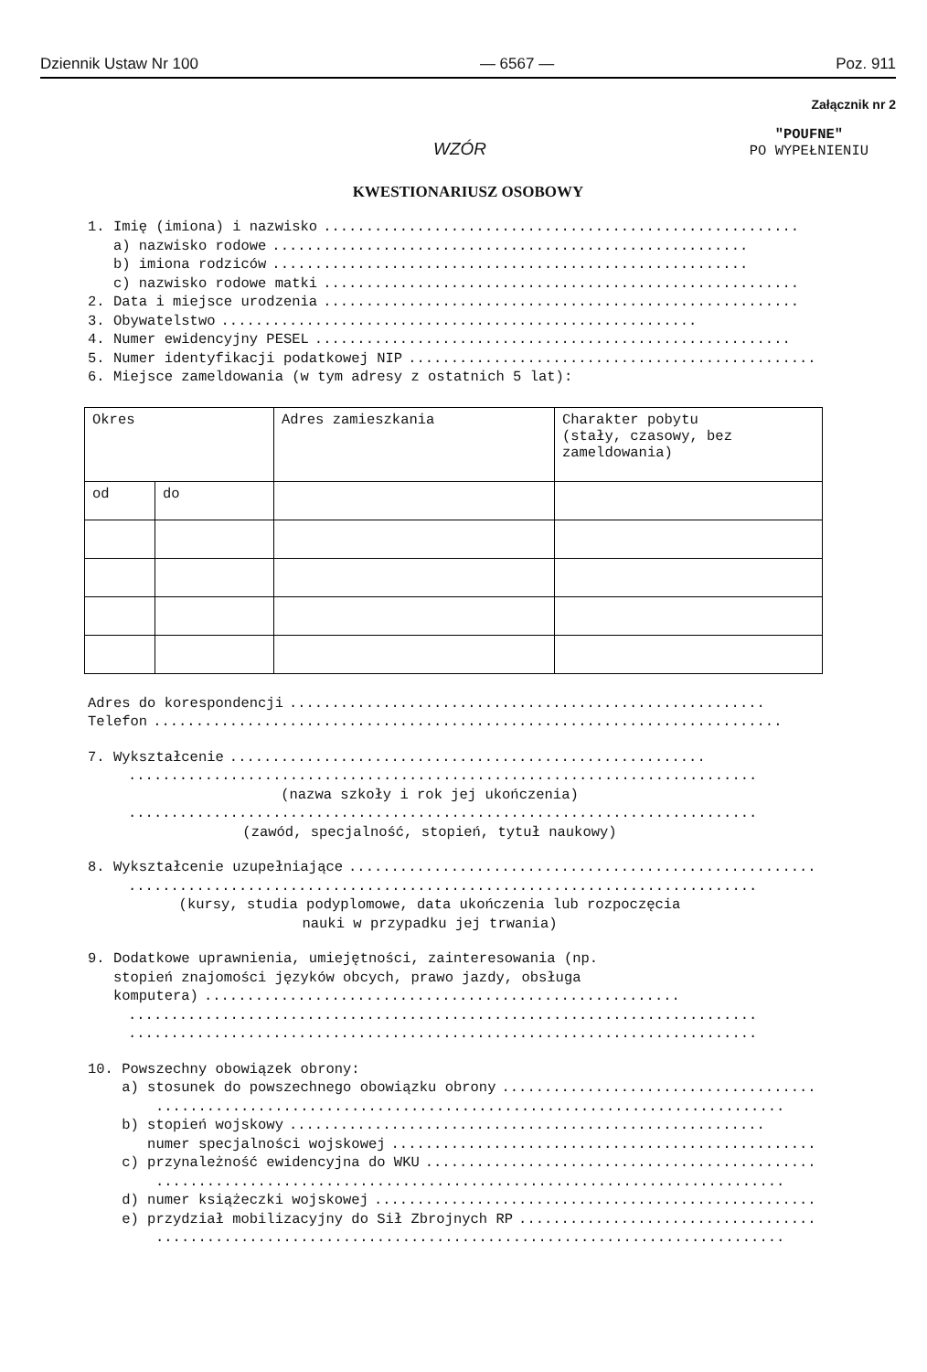Dziennik Ustaw Nr 100 — 6567 — Poz. 911
Załącznik nr 2
WZÓR
"POUFNE"
PO WYPEŁNIENIU
KWESTIONARIUSZ OSOBOWY
1. Imię (imiona) i nazwisko........................................................
a) nazwisko rodowe........................................................
b) imiona rodziców........................................................
c) nazwisko rodowe matki........................................................
2. Data i miejsce urodzenia........................................................
3. Obywatelstwo........................................................
4. Numer ewidencyjny PESEL........................................................
5. Numer identyfikacji podatkowej NIP........................................................
6. Miejsce zameldowania (w tym adresy z ostatnich 5 lat):
| Okres | | Adres zamieszkania | Charakter pobytu (stały, czasowy, bez zameldowania) |
| od | do | | |
Adres do korespondencji........................................................
Telefon..........................................................................
7. Wykształcenie........................................................
..........................................................................
(nazwa szkoły i rok jej ukończenia)
..........................................................................
(zawód, specjalność, stopień, tytuł naukowy)
8. Wykształcenie uzupełniające........................................................
..........................................................................
(kursy, studia podyplomowe, data ukończenia lub rozpoczęcia
nauki w przypadku jej trwania)
9. Dodatkowe uprawnienia, umiejętności, zainteresowania (np. stopień znajomości języków obcych, prawo jazdy, obsługa
komputera)........................................................
..........................................................................
..........................................................................
10. Powszechny obowiązek obrony:
a) stosunek do powszechnego obowiązku obrony........................................................
..........................................................................
b) stopień wojskowy........................................................
numer specjalności wojskowej........................................................
c) przynależność ewidencyjna do WKU........................................................
..........................................................................
d) numer książeczki wojskowej........................................................
e) przydział mobilizacyjny do Sił Zbrojnych RP........................................................
..........................................................................